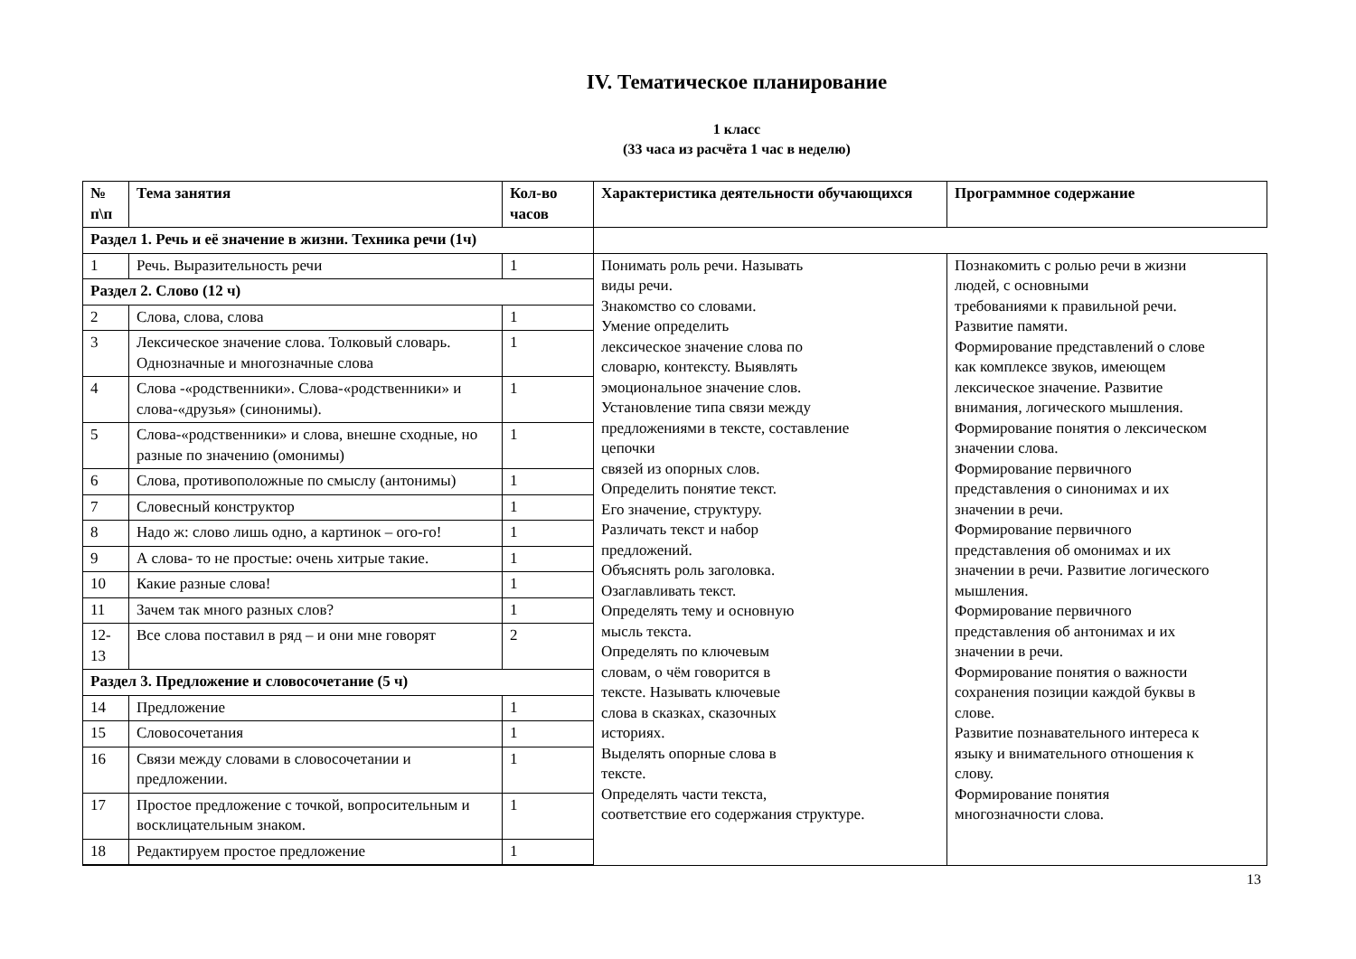IV. Тематическое планирование
1 класс
(33 часа из расчёта 1 час в неделю)
| № п\п | Тема занятия | Кол-во часов | Характеристика деятельности обучающихся | Программное содержание |
| --- | --- | --- | --- | --- |
| Раздел 1. Речь и её значение в жизни. Техника речи (1ч) | | | | |
| 1 | Речь. Выразительность речи | 1 | Понимать роль речи. Называть виды речи. Знакомство со словами. Умение определить лексическое значение слова по словарю, контексту. Выявлять эмоциональное значение слов. Установление типа связи между предложениями в тексте, составление цепочки связей из опорных слов. Определить понятие текст. Его значение, структуру. Различать текст и набор предложений. Объяснять роль заголовка. Озаглавливать текст. Определять тему и основную мысль текста. Определять по ключевым словам, о чём говорится в тексте. Называть ключевые слова в сказках, сказочных историях. Выделять опорные слова в тексте. Определять части текста, соответствие его содержания структуре. | Познакомить с ролью речи в жизни людей, с основными требованиями к правильной речи. Развитие памяти. Формирование представлений о слове как комплексе звуков, имеющем лексическое значение. Развитие внимания, логического мышления. Формирование понятия о лексическом значении слова. Формирование первичного представления о синонимах и их значении в речи. Формирование первичного представления об омонимах и их значении в речи. Развитие логического мышления. Формирование первичного представления об антонимах и их значении в речи. Формирование понятия о важности сохранения позиции каждой буквы в слове. Развитие познавательного интереса к языку и внимательного отношения к слову. Формирование понятия многозначности слова. |
| Раздел 2. Слово (12 ч) | | | | |
| 2 | Слова, слова, слова | 1 | | |
| 3 | Лексическое значение слова. Толковый словарь. Однозначные и многозначные слова | 1 | | |
| 4 | Слова -«родственники». Слова-«родственники» и слова-«друзья» (синонимы). | 1 | | |
| 5 | Слова-«родственники» и слова, внешне сходные, но разные по значению (омонимы) | 1 | | |
| 6 | Слова, противоположные по смыслу (антонимы) | 1 | | |
| 7 | Словесный конструктор | 1 | | |
| 8 | Надо ж: слово лишь одно, а картинок – ого-го! | 1 | | |
| 9 | А слова- то не простые: очень хитрые такие. | 1 | | |
| 10 | Какие разные слова! | 1 | | |
| 11 | Зачем так много разных слов? | 1 | | |
| 12-13 | Все слова поставил в ряд – и они мне говорят | 2 | | |
| Раздел 3. Предложение и словосочетание (5 ч) | | | | |
| 14 | Предложение | 1 | | |
| 15 | Словосочетания | 1 | | |
| 16 | Связи между словами в словосочетании и предложении. | 1 | | |
| 17 | Простое предложение с точкой, вопросительным и восклицательным знаком. | 1 | | |
| 18 | Редактируем простое предложение | 1 | | |
13